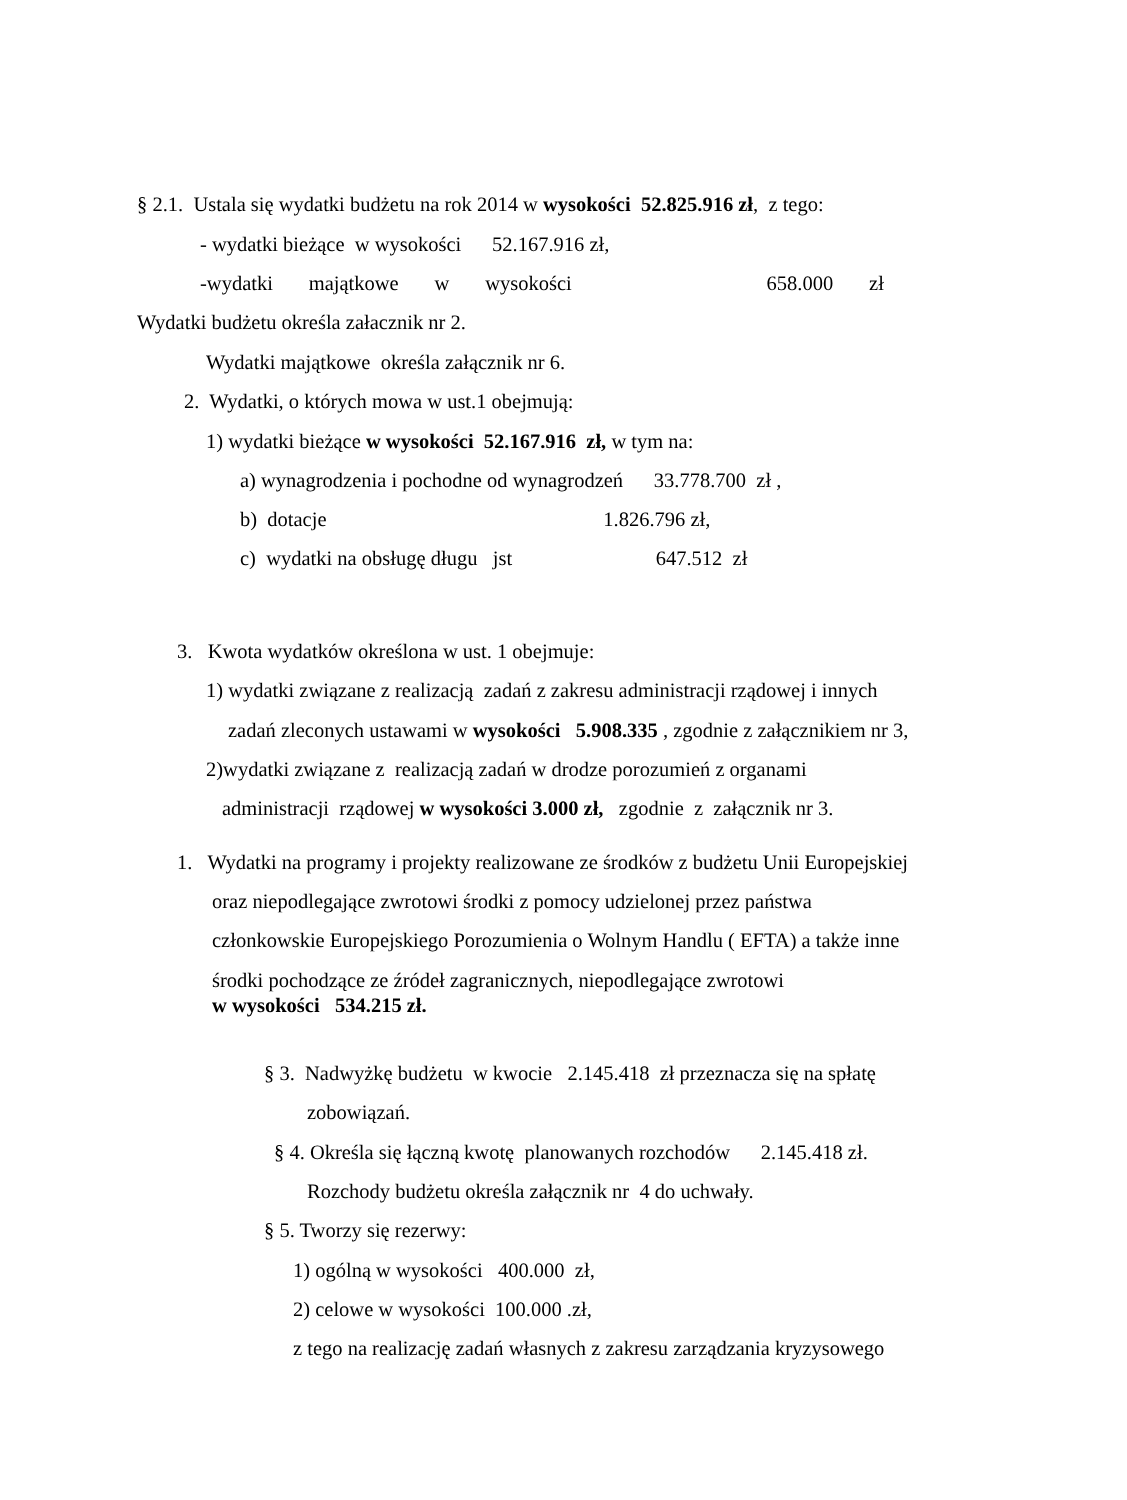§ 2.1. Ustala się wydatki budżetu na rok 2014 w wysokości 52.825.916 zł, z tego:
- wydatki bieżące w wysokości 52.167.916 zł,
-wydatki majątkowe w wysokości 658.000 zł
Wydatki budżetu określa załacznik nr 2.
Wydatki majątkowe określa załącznik nr 6.
2. Wydatki, o których mowa w ust.1 obejmują:
1) wydatki bieżące w wysokości 52.167.916 zł, w tym na:
a) wynagrodzenia i pochodne od wynagrodzeń 33.778.700 zł ,
b) dotacje 1.826.796 zł,
c) wydatki na obsługę długu jst 647.512 zł
3. Kwota wydatków określona w ust. 1 obejmuje:
1) wydatki związane z realizacją zadań z zakresu administracji rządowej i innych
zadań zleconych ustawami w wysokości 5.908.335 , zgodnie z załącznikiem nr 3,
2)wydatki związane z realizacją zadań w drodze porozumień z organami
administracji rządowej w wysokości 3.000 zł, zgodnie z załącznik nr 3.
1. Wydatki na programy i projekty realizowane ze środków z budżetu Unii Europejskiej
oraz niepodlegające zwrotowi środki z pomocy udzielonej przez państwa
członkowskie Europejskiego Porozumienia o Wolnym Handlu ( EFTA) a także inne
środki pochodzące ze źródeł zagranicznych, niepodlegające zwrotowi
w wysokości 534.215 zł.
§ 3. Nadwyżkę budżetu w kwocie 2.145.418 zł przeznacza się na spłatę
zobowiązań.
§ 4. Określa się łączną kwotę planowanych rozchodów 2.145.418 zł.
Rozchody budżetu określa załącznik nr 4 do uchwały.
§ 5. Tworzy się rezerwy:
1) ogólną w wysokości 400.000 zł,
2) celowe w wysokości 100.000 .zł,
z tego na realizację zadań własnych z zakresu zarządzania kryzysowego